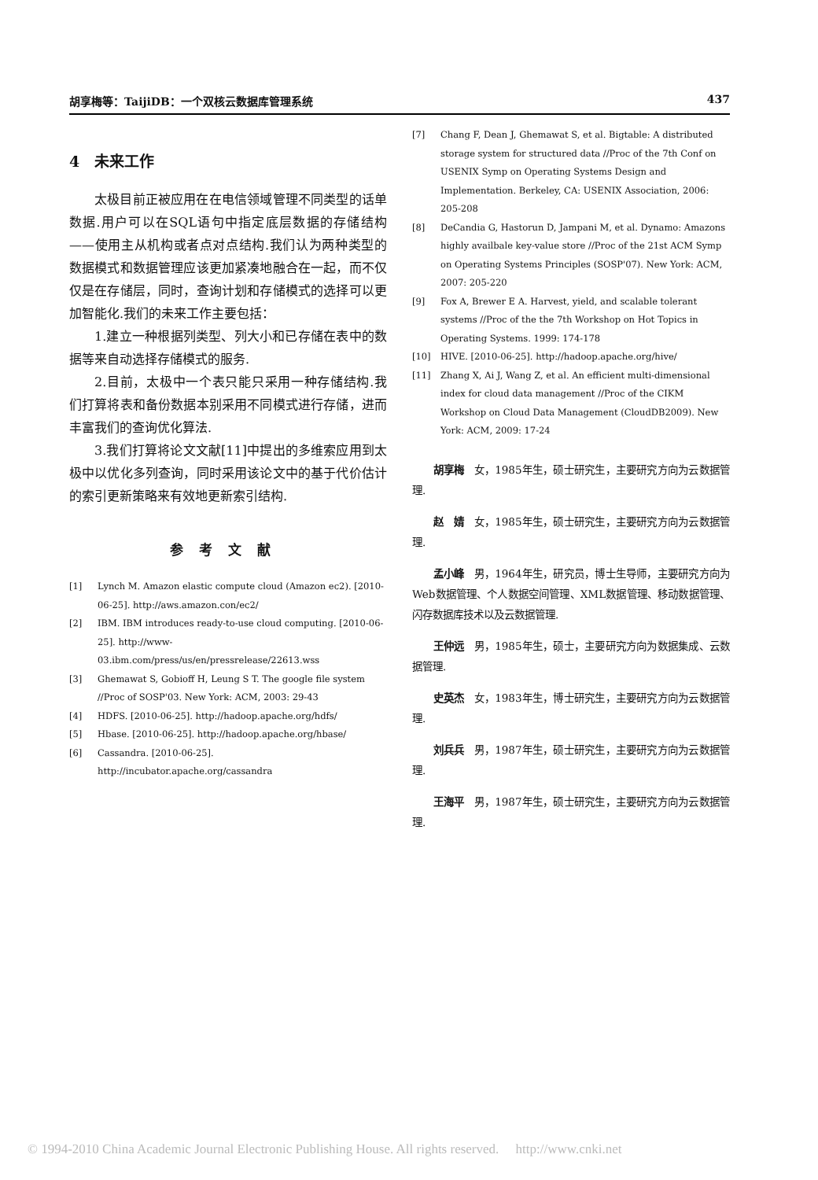胡享梅等：TaijiDB：一个双核云数据库管理系统 437
4　未来工作
太极目前正被应用在在电信领域管理不同类型的话单数据.用户可以在SQL语句中指定底层数据的存储结构——使用主从机构或者点对点结构.我们认为两种类型的数据模式和数据管理应该更加紧凑地融合在一起，而不仅仅是在存储层，同时，查询计划和存储模式的选择可以更加智能化.我们的未来工作主要包括：
1.建立一种根据列类型、列大小和已存储在表中的数据等来自动选择存储模式的服务.
2.目前，太极中一个表只能只采用一种存储结构.我们打算将表和备份数据本别采用不同模式进行存储，进而丰富我们的查询优化算法.
3.我们打算将论文文献[11]中提出的多维索应用到太极中以优化多列查询，同时采用该论文中的基于代价估计的索引更新策略来有效地更新索引结构.
参考文献
[1] Lynch M. Amazon elastic compute cloud (Amazon ec2). [2010-06-25]. http://aws.amazon.con/ec2/
[2] IBM. IBM introduces ready-to-use cloud computing. [2010-06-25]. http://www-03.ibm.com/press/us/en/pressrelease/22613.wss
[3] Ghemawat S, Gobioff H, Leung S T. The google file system //Proc of SOSP'03. New York: ACM, 2003: 29-43
[4] HDFS. [2010-06-25]. http://hadoop.apache.org/hdfs/
[5] Hbase. [2010-06-25]. http://hadoop.apache.org/hbase/
[6] Cassandra. [2010-06-25]. http://incubator.apache.org/cassandra
[7] Chang F, Dean J, Ghemawat S, et al. Bigtable: A distributed storage system for structured data //Proc of the 7th Conf on USENIX Symp on Operating Systems Design and Implementation. Berkeley, CA: USENIX Association, 2006: 205-208
[8] DeCandia G, Hastorun D, Jampani M, et al. Dynamo: Amazons highly availbale key-value store //Proc of the 21st ACM Symp on Operating Systems Principles (SOSP'07). New York: ACM, 2007: 205-220
[9] Fox A, Brewer E A. Harvest, yield, and scalable tolerant systems //Proc of the the 7th Workshop on Hot Topics in Operating Systems. 1999: 174-178
[10] HIVE. [2010-06-25]. http://hadoop.apache.org/hive/
[11] Zhang X, Ai J, Wang Z, et al. An efficient multi-dimensional index for cloud data management //Proc of the CIKM Workshop on Cloud Data Management (CloudDB2009). New York: ACM, 2009: 17-24
胡享梅 女，1985年生，硕士研究生，主要研究方向为云数据管理.
赵　婧 女，1985年生，硕士研究生，主要研究方向为云数据管理.
孟小峰 男，1964年生，研究员，博士生导师，主要研究方向为Web数据管理、个人数据空间管理、XML数据管理、移动数据管理、闪存数据库技术以及云数据管理.
王仲远 男，1985年生，硕士，主要研究方向为数据集成、云数据管理.
史英杰 女，1983年生，博士研究生，主要研究方向为云数据管理.
刘兵兵 男，1987年生，硕士研究生，主要研究方向为云数据管理.
王海平 男，1987年生，硕士研究生，主要研究方向为云数据管理.
© 1994-2010 China Academic Journal Electronic Publishing House. All rights reserved.　 http://www.cnki.net